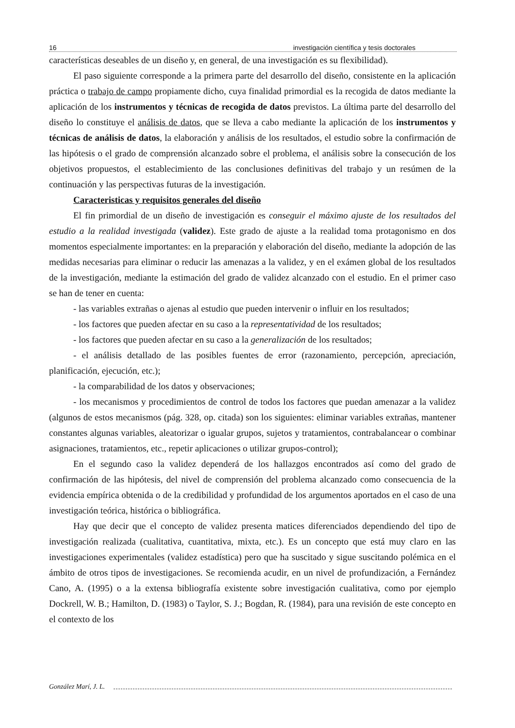16 investigación científica y tesis doctorales
características deseables de un diseño y, en general, de una investigación es su flexibilidad).
El paso siguiente corresponde a la primera parte del desarrollo del diseño, consistente en la aplicación práctica o trabajo de campo propiamente dicho, cuya finalidad primordial es la recogida de datos mediante la aplicación de los instrumentos y técnicas de recogida de datos previstos. La última parte del desarrollo del diseño lo constituye el análisis de datos, que se lleva a cabo mediante la aplicación de los instrumentos y técnicas de análisis de datos, la elaboración y análisis de los resultados, el estudio sobre la confirmación de las hipótesis o el grado de comprensión alcanzado sobre el problema, el análisis sobre la consecución de los objetivos propuestos, el establecimiento de las conclusiones definitivas del trabajo y un resúmen de la continuación y las perspectivas futuras de la investigación.
Caracteristicas y requisitos generales del diseño
El fin primordial de un diseño de investigación es conseguir el máximo ajuste de los resultados del estudio a la realidad investigada (validez). Este grado de ajuste a la realidad toma protagonismo en dos momentos especialmente importantes: en la preparación y elaboración del diseño, mediante la adopción de las medidas necesarias para eliminar o reducir las amenazas a la validez, y en el exámen global de los resultados de la investigación, mediante la estimación del grado de validez alcanzado con el estudio. En el primer caso se han de tener en cuenta:
- las variables extrañas o ajenas al estudio que pueden intervenir o influir en los resultados;
- los factores que pueden afectar en su caso a la representatividad de los resultados;
- los factores que pueden afectar en su caso a la generalización de los resultados;
- el análisis detallado de las posibles fuentes de error (razonamiento, percepción, apreciación, planificación, ejecución, etc.);
- la comparabilidad de los datos y observaciones;
- los mecanismos y procedimientos de control de todos los factores que puedan amenazar a la validez (algunos de estos mecanismos (pág. 328, op. citada) son los siguientes: eliminar variables extrañas, mantener constantes algunas variables, aleatorizar o igualar grupos, sujetos y tratamientos, contrabalancear o combinar asignaciones, tratamientos, etc., repetir aplicaciones o utilizar grupos-control);
En el segundo caso la validez dependerá de los hallazgos encontrados así como del grado de confirmación de las hipótesis, del nivel de comprensión del problema alcanzado como consecuencia de la evidencia empírica obtenida o de la credibilidad y profundidad de los argumentos aportados en el caso de una investigación teórica, histórica o bibliográfica.
Hay que decir que el concepto de validez presenta matices diferenciados dependiendo del tipo de investigación realizada (cualitativa, cuantitativa, mixta, etc.). Es un concepto que está muy claro en las investigaciones experimentales (validez estadística) pero que ha suscitado y sigue suscitando polémica en el ámbito de otros tipos de investigaciones. Se recomienda acudir, en un nivel de profundización, a Fernández Cano, A. (1995) o a la extensa bibliografía existente sobre investigación cualitativa, como por ejemplo Dockrell, W. B.; Hamilton, D. (1983) o Taylor, S. J.; Bogdan, R. (1984), para una revisión de este concepto en el contexto de los
González Marí, J. L.